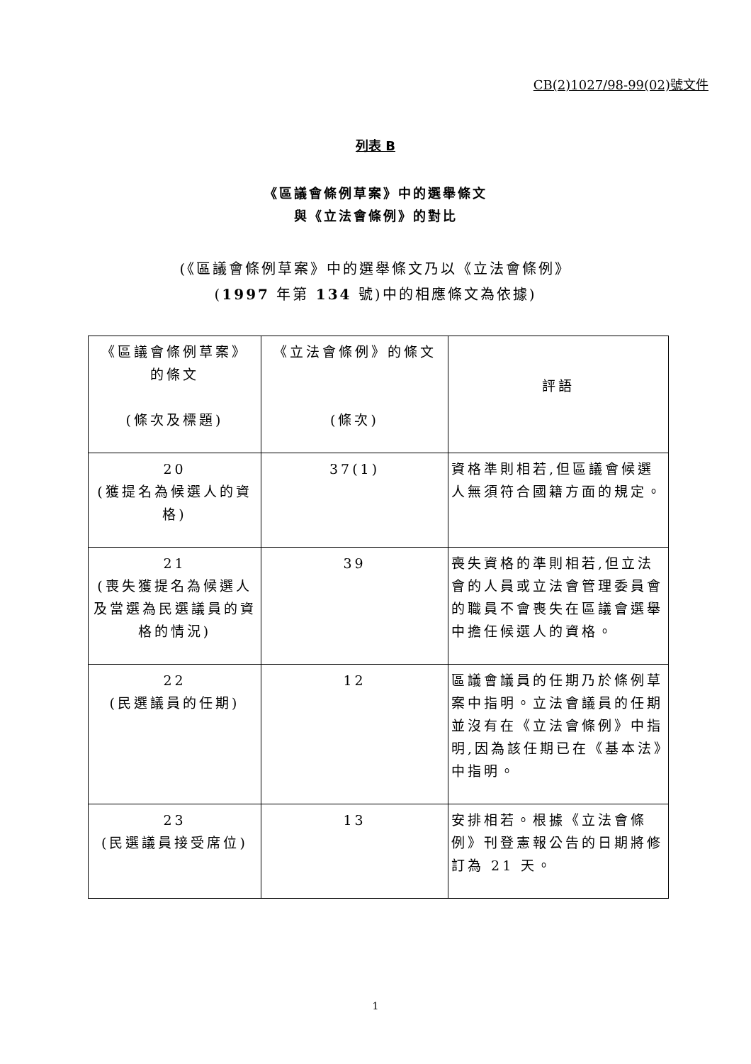CB(2)1027/98-99(02)號文件
列表 B
《區議會條例草案》中的選舉條文
與《立法會條例》的對比
(《區議會條例草案》中的選舉條文乃以《立法會條例》
(1997 年第 134 號)中的相應條文為依據)
| 《區議會條例草案》 的條文 (條次及標題) | 《立法會條例》的條文 (條次) | 評語 |
| 20 (獲提名為候選人的資格) | 37(1) | 資格準則相若,但區議會候選人無須符合國籍方面的規定。 |
| 21 (喪失獲提名為候選人及當選為民選議員的資格的情況) | 39 | 喪失資格的準則相若,但立法會的人員或立法會管理委員會的職員不會喪失在區議會選舉中擔任候選人的資格。 |
| 22 (民選議員的任期) | 12 | 區議會議員的任期乃於條例草案中指明。立法會議員的任期並沒有在《立法會條例》中指明,因為該任期已在《基本法》中指明。 |
| 23 (民選議員接受席位) | 13 | 安排相若。根據《立法會條例》刊登憲報公告的日期將修訂為 21 天。 |
1